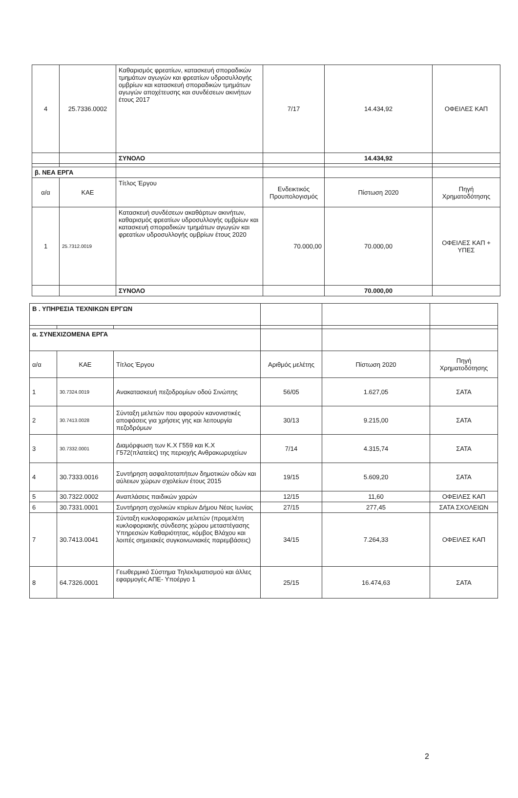| 4 | 25.7336.0002 | Καθαρισμός φρεατίων, κατασκευή σποραδικών τμημάτων αγωγών και φρεατίων υδροσυλλογής ομβρίων και κατασκευή σποραδικών τμημάτων αγωγών αποχέτευσης και συνδέσεων ακινήτων έτους 2017 | 7/17 | 14.434,92 | ΟΦΕΙΛΕΣ ΚΑΠ |
| | | ΣΥΝΟΛΟ | | 14.434,92 | |
| β. ΝΕΑ ΕΡΓΑ | | | | | |
| α/α | ΚΑΕ | Τίτλος Έργου | Ενδεικτικός Προυπολογισμός | Πίστωση 2020 | Πηγή Χρηματοδότησης |
| 1 | 25.7312.0019 | Κατασκευή συνδέσεων ακαθάρτων ακινήτων, καθαρισμός φρεατίων υδροσυλλογής ομβρίων και κατασκευή σποραδικών τμημάτων αγωγών και φρεατίων υδροσυλλογής ομβρίων έτους 2020 | 70.000,00 | 70.000,00 | ΟΦΕΙΛΕΣ ΚΑΠ + ΥΠΕΣ |
| | | ΣΥΝΟΛΟ | | 70.000,00 | |
| Β . ΥΠΗΡΕΣΙΑ ΤΕΧΝΙΚΩΝ ΕΡΓΩΝ | | | | | |
| α. ΣΥΝΕΧΙΖΟΜΕΝΑ ΕΡΓΑ | | | | | |
| α/α | ΚΑΕ | Τίτλος Έργου | Αριθμός μελέτης | Πίστωση 2020 | Πηγή Χρηματοδότησης |
| 1 | 30.7324.0019 | Ανακατασκευή πεζοδρομίων οδού Σινώπης | 56/05 | 1.627,05 | ΣΑΤΑ |
| 2 | 30.7413.0028 | Σύνταξη μελετών που αφορούν κανονιστικές αποφάσεις για χρήσεις γης και λειτουργία πεζοδρόμων | 30/13 | 9.215,00 | ΣΑΤΑ |
| 3 | 30.7332.0001 | Διαμόρφωση των Κ.Χ Γ559 και Κ.Χ Γ572(πλατείες) της περιοχής Ανθρακωρυχείων | 7/14 | 4.315,74 | ΣΑΤΑ |
| 4 | 30.7333.0016 | Συντήρηση ασφαλτοταπήτων δημοτικών οδών και αύλειων χώρων σχολείων έτους 2015 | 19/15 | 5.609,20 | ΣΑΤΑ |
| 5 | 30.7322.0002 | Αναπλάσεις παιδικών χαρών | 12/15 | 11,60 | ΟΦΕΙΛΕΣ ΚΑΠ |
| 6 | 30.7331.0001 | Συντήρηση σχολικών κτιρίων Δήμου Νέας Ιωνίας | 27/15 | 277,45 | ΣΑΤΑ ΣΧΟΛΕΙΩΝ |
| 7 | 30.7413.0041 | Σύνταξη κυκλοφοριακών μελετών (προμελέτη κυκλοφοριακής σύνδεσης χώρου μεταστέγασης Υπηρεσιών Καθαριότητας, κόμβος Βλάχου και λοιπές σημειακές συγκοινωνιακές παρεμβάσεις) | 34/15 | 7.264,33 | ΟΦΕΙΛΕΣ ΚΑΠ |
| 8 | 64.7326.0001 | Γεωθερμικό Σύστημα Τηλεκλιματισμού και άλλες εφαρμογές ΑΠΕ- Υποέργο 1 | 25/15 | 16.474,63 | ΣΑΤΑ |
2